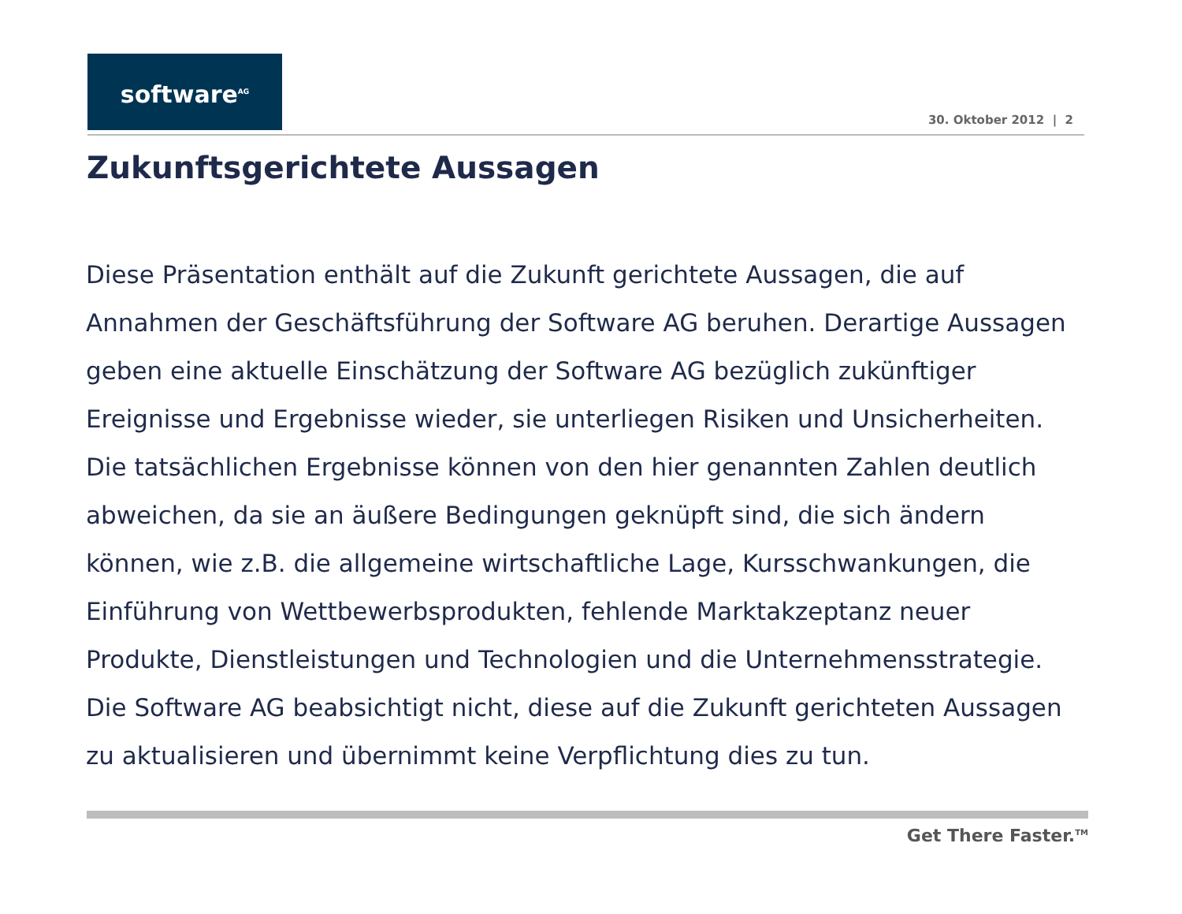software<sup>AG</sup>
30. Oktober 2012 | 2
Zukunftsgerichtete Aussagen
Diese Präsentation enthält auf die Zukunft gerichtete Aussagen, die auf Annahmen der Geschäftsführung der Software AG beruhen. Derartige Aussagen geben eine aktuelle Einschätzung der Software AG bezüglich zukünftiger Ereignisse und Ergebnisse wieder, sie unterliegen Risiken und Unsicherheiten. Die tatsächlichen Ergebnisse können von den hier genannten Zahlen deutlich abweichen, da sie an äußere Bedingungen geknüpft sind, die sich ändern können, wie z.B. die allgemeine wirtschaftliche Lage, Kursschwankungen, die Einführung von Wettbewerbsprodukten, fehlende Marktakzeptanz neuer Produkte, Dienstleistungen und Technologien und die Unternehmensstrategie. Die Software AG beabsichtigt nicht, diese auf die Zukunft gerichteten Aussagen zu aktualisieren und übernimmt keine Verpflichtung dies zu tun.
Get There Faster.<sup>TM</sup>